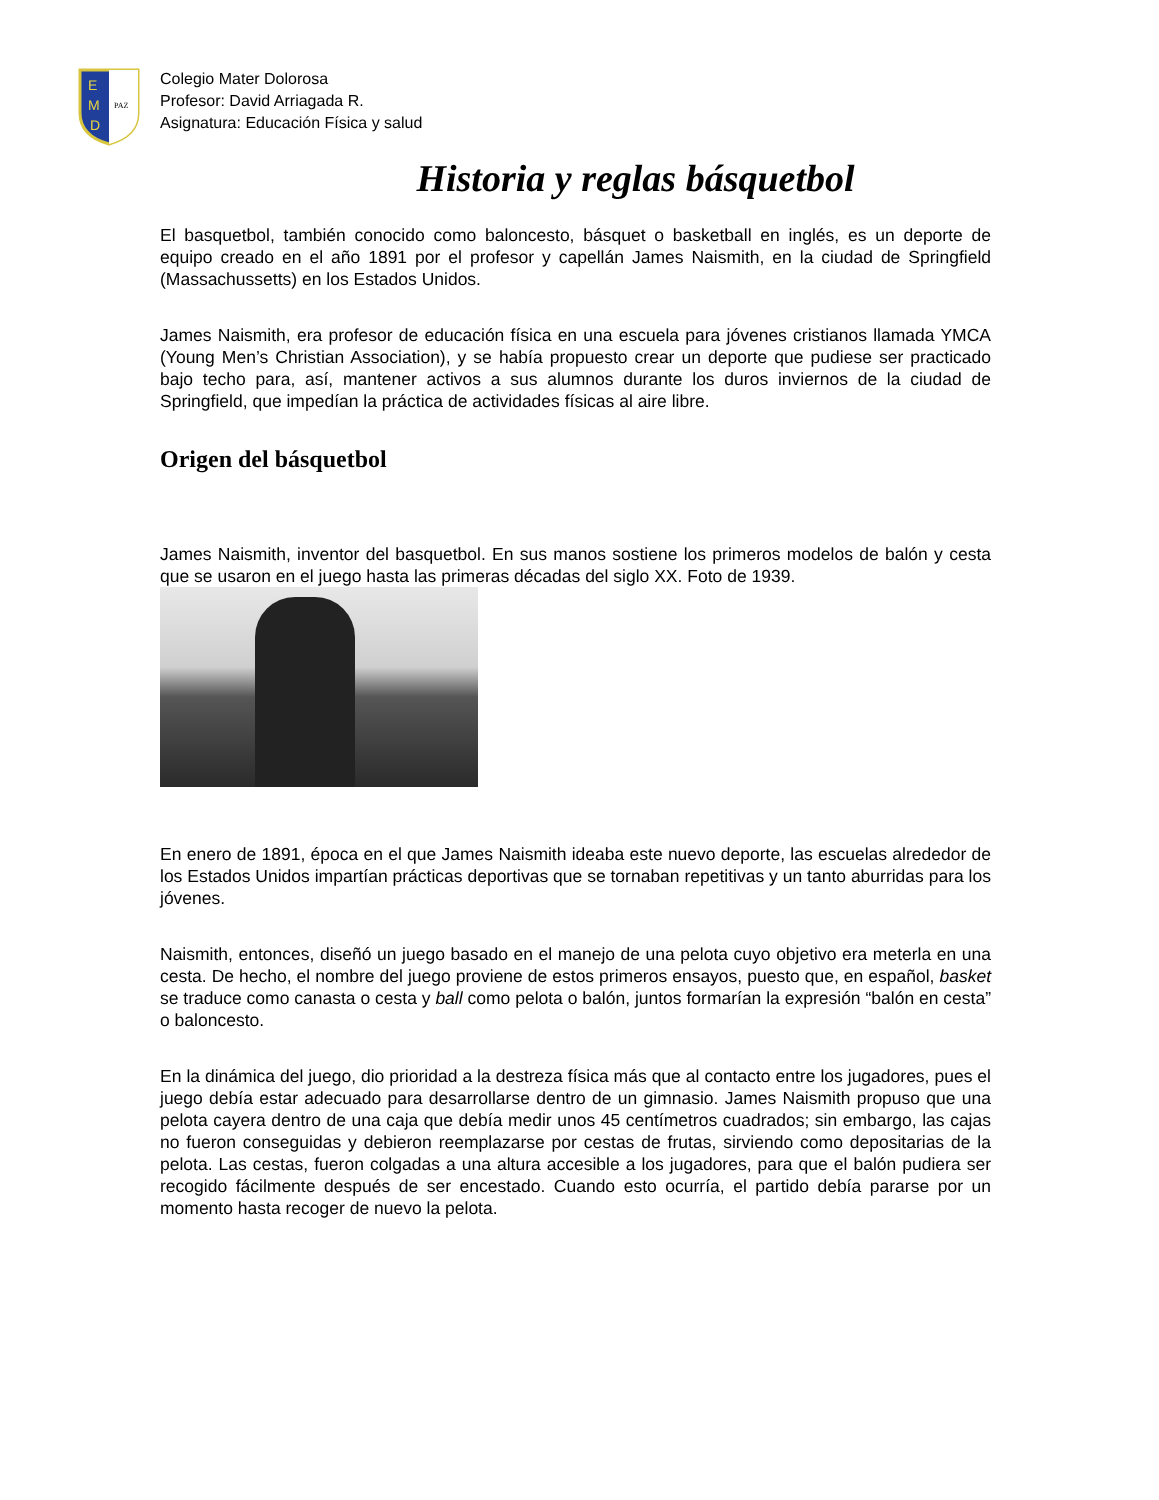E
M
D
PAZ
Colegio Mater Dolorosa
Profesor: David Arriagada R.
Asignatura: Educación Física y salud
Historia y reglas básquetbol
El basquetbol, también conocido como baloncesto, básquet o basketball en inglés, es un deporte de equipo creado en el año 1891 por el profesor y capellán James Naismith, en la ciudad de Springfield (Massachussetts) en los Estados Unidos.
James Naismith, era profesor de educación física en una escuela para jóvenes cristianos llamada YMCA (Young Men’s Christian Association), y se había propuesto crear un deporte que pudiese ser practicado bajo techo para, así, mantener activos a sus alumnos durante los duros inviernos de la ciudad de Springfield, que impedían la práctica de actividades físicas al aire libre.
Origen del básquetbol
James Naismith, inventor del basquetbol. En sus manos sostiene los primeros modelos de balón y cesta que se usaron en el juego hasta las primeras décadas del siglo XX. Foto de 1939.
En enero de 1891, época en el que James Naismith ideaba este nuevo deporte, las escuelas alrededor de los Estados Unidos impartían prácticas deportivas que se tornaban repetitivas y un tanto aburridas para los jóvenes.
Naismith, entonces, diseñó un juego basado en el manejo de una pelota cuyo objetivo era meterla en una cesta. De hecho, el nombre del juego proviene de estos primeros ensayos, puesto que, en español, basket se traduce como canasta o cesta y ball como pelota o balón, juntos formarían la expresión “balón en cesta” o baloncesto.
En la dinámica del juego, dio prioridad a la destreza física más que al contacto entre los jugadores, pues el juego debía estar adecuado para desarrollarse dentro de un gimnasio. James Naismith propuso que una pelota cayera dentro de una caja que debía medir unos 45 centímetros cuadrados; sin embargo, las cajas no fueron conseguidas y debieron reemplazarse por cestas de frutas, sirviendo como depositarias de la pelota. Las cestas, fueron colgadas a una altura accesible a los jugadores, para que el balón pudiera ser recogido fácilmente después de ser encestado. Cuando esto ocurría, el partido debía pararse por un momento hasta recoger de nuevo la pelota.